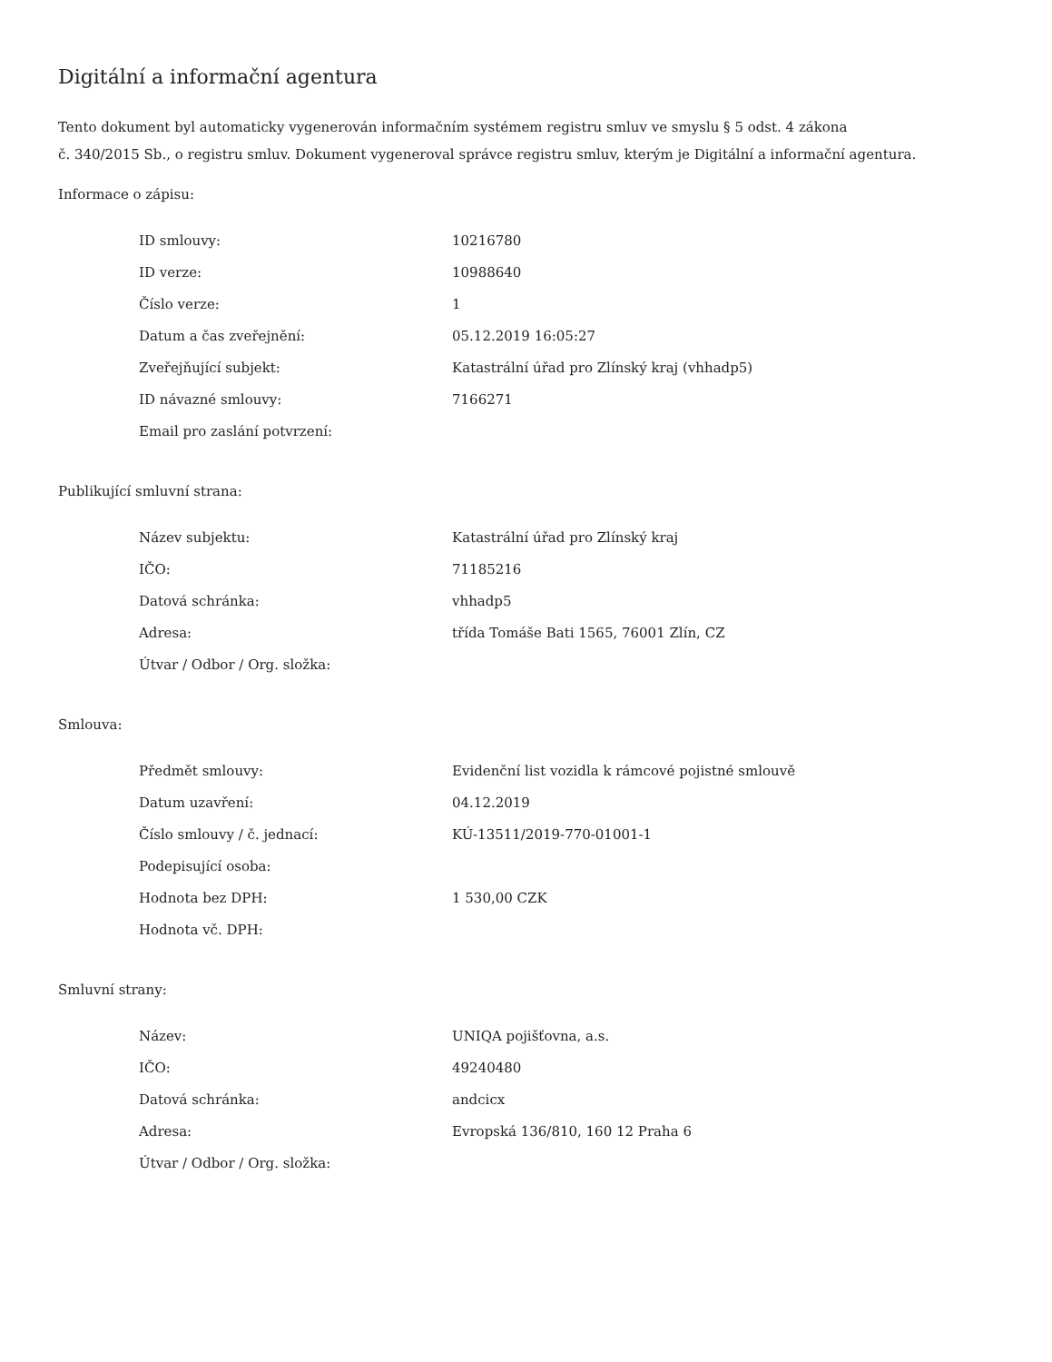Digitální a informační agentura
Tento dokument byl automaticky vygenerován informačním systémem registru smluv ve smyslu § 5 odst. 4 zákona
č. 340/2015 Sb., o registru smluv. Dokument vygeneroval správce registru smluv, kterým je Digitální a informační agentura.
Informace o zápisu:
| ID smlouvy: | 10216780 |
| ID verze: | 10988640 |
| Číslo verze: | 1 |
| Datum a čas zveřejnění: | 05.12.2019 16:05:27 |
| Zveřejňující subjekt: | Katastrální úřad pro Zlínský kraj (vhhadp5) |
| ID návazné smlouvy: | 7166271 |
| Email pro zaslání potvrzení: | |
Publikující smluvní strana:
| Název subjektu: | Katastrální úřad pro Zlínský kraj |
| IČO: | 71185216 |
| Datová schránka: | vhhadp5 |
| Adresa: | třída Tomáše Bati 1565, 76001 Zlín, CZ |
| Útvar / Odbor / Org. složka: | |
Smlouva:
| Předmět smlouvy: | Evidenční list vozidla k rámcové pojistné smlouvě |
| Datum uzavření: | 04.12.2019 |
| Číslo smlouvy / č. jednací: | KÚ-13511/2019-770-01001-1 |
| Podepisující osoba: | |
| Hodnota bez DPH: | 1 530,00 CZK |
| Hodnota vč. DPH: | |
Smluvní strany:
| Název: | UNIQA pojišťovna, a.s. |
| IČO: | 49240480 |
| Datová schránka: | andcicx |
| Adresa: | Evropská 136/810, 160 12 Praha 6 |
| Útvar / Odbor / Org. složka: | |